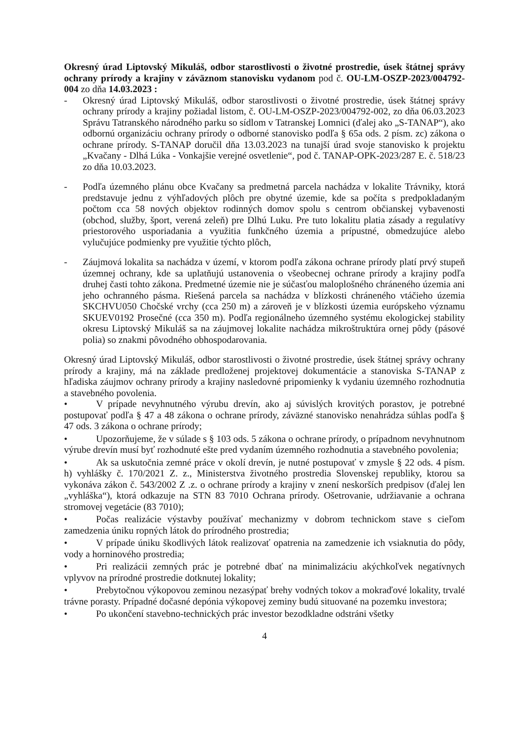Okresný úrad Liptovský Mikuláš, odbor starostlivosti o životné prostredie, úsek štátnej správy ochrany prírody a krajiny v záväznom stanovisku vydanom pod č. OU-LM-OSZP-2023/004792-004 zo dňa 14.03.2023 :
- Okresný úrad Liptovský Mikuláš, odbor starostlivosti o životné prostredie, úsek štátnej správy ochrany prírody a krajiny požiadal listom, č. OU-LM-OSZP-2023/004792-002, zo dňa 06.03.2023 Správu Tatranského národného parku so sídlom v Tatranskej Lomnici (ďalej ako „S-TANAP“), ako odbornú organizáciu ochrany prírody o odborné stanovisko podľa § 65a ods. 2 písm. zc) zákona o ochrane prírody. S-TANAP doručil dňa 13.03.2023 na tunajší úrad svoje stanovisko k projektu „Kvačany - Dlhá Lúka - Vonkajšie verejné osvetlenie“, pod č. TANAP-OPK-2023/287 E. č. 518/23 zo dňa 10.03.2023.
- Podľa územného plánu obce Kvačany sa predmetná parcela nachádza v lokalite Trávniky, ktorá predstavuje jednu z výhľadových plôch pre obytné územie, kde sa počíta s predpokladaným počtom cca 58 nových objektov rodinných domov spolu s centrom občianskej vybavenosti (obchod, služby, šport, verená zeleň) pre Dlhú Luku. Pre tuto lokalitu platia zásady a regulatívy priestorového usporiadania a využitia funkčného územia a prípustné, obmedzujúce alebo vylučujúce podmienky pre využitie týchto plôch,
- Záujmová lokalita sa nachádza v území, v ktorom podľa zákona ochrane prírody platí prvý stupeň územnej ochrany, kde sa uplatňujú ustanovenia o všeobecnej ochrane prírody a krajiny podľa druhej časti tohto zákona. Predmetné územie nie je súčasťou maloplošného chráneného územia ani jeho ochranného pásma. Riešená parcela sa nachádza v blízkosti chráneného vtáčieho územia SKCHVU050 Chočské vrchy (cca 250 m) a zároveň je v blízkosti územia európskeho významu SKUEV0192 Prosečné (cca 350 m). Podľa regionálneho územného systému ekologickej stability okresu Liptovský Mikuláš sa na záujmovej lokalite nachádza mikroštruktúra ornej pôdy (pásové polia) so znakmi pôvodného obhospodarovania.
Okresný úrad Liptovský Mikuláš, odbor starostlivosti o životné prostredie, úsek štátnej správy ochrany prírody a krajiny, má na základe predloženej projektovej dokumentácie a stanoviska S-TANAP z hľadiska záujmov ochrany prírody a krajiny nasledovné pripomienky k vydaniu územného rozhodnutia a stavebného povolenia.
• V prípade nevyhnutného výrubu drevín, ako aj súvislých krovitých porastov, je potrebné postupovať podľa § 47 a 48 zákona o ochrane prírody, záväzné stanovisko nenahrádza súhlas podľa § 47 ods. 3 zákona o ochrane prírody;
• Upozorňujeme, že v súlade s § 103 ods. 5 zákona o ochrane prírody, o prípadnom nevyhnutnom výrube drevín musí byť rozhodnuté ešte pred vydaním územného rozhodnutia a stavebného povolenia;
• Ak sa uskutočnia zemné práce v okolí drevín, je nutné postupovať v zmysle § 22 ods. 4 písm. h) vyhlášky č. 170/2021 Z. z., Ministerstva životného prostredia Slovenskej republiky, ktorou sa vykonáva zákon č. 543/2002 Z .z. o ochrane prírody a krajiny v znení neskorších predpisov (ďalej len „vyhláška“), ktorá odkazuje na STN 83 7010 Ochrana prírody. Ošetrovanie, udržiavanie a ochrana stromovej vegetácie (83 7010);
• Počas realizácie výstavby používať mechanizmy v dobrom technickom stave s cieľom zamedzenia úniku ropných látok do prírodného prostredia;
• V prípade úniku škodlivých látok realizovať opatrenia na zamedzenie ich vsiaknutia do pôdy, vody a horninového prostredia;
• Pri realizácii zemných prác je potrebné dbať na minimalizáciu akýchkoľvek negatívnych vplyvov na prírodné prostredie dotknutej lokality;
• Prebytočnou výkopovou zeminou nezasýpať brehy vodných tokov a mokraďové lokality, trvalé trávne porasty. Prípadné dočasné depónia výkopovej zeminy budú situované na pozemku investora;
• Po ukončení stavebno-technických prác investor bezodkladne odstráni všetky
4